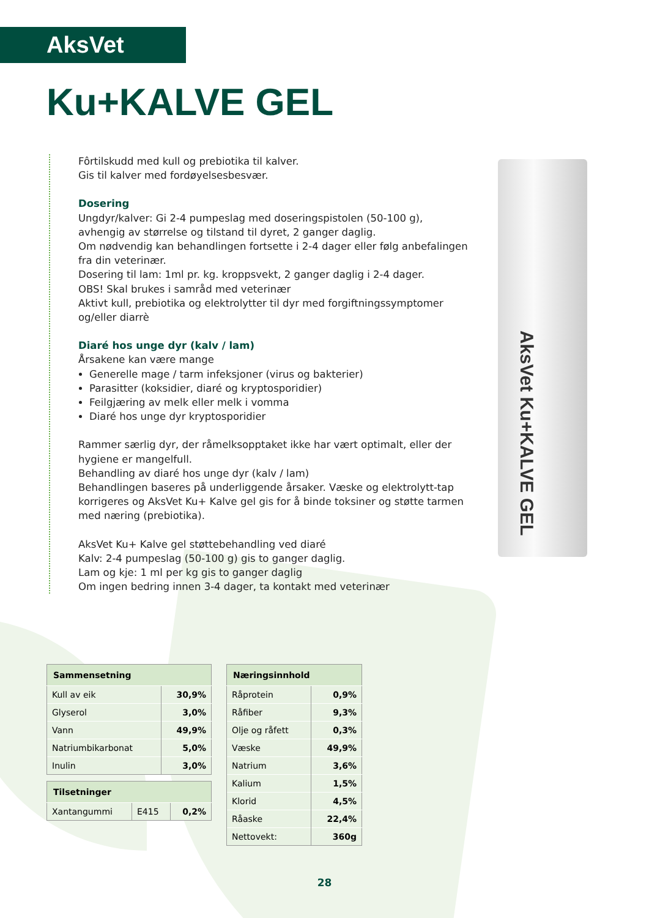AksVet Ku+KALVE GEL
AksVet
Ku+KALVE GEL
Fôrtilskudd med kull og prebiotika til kalver.
Gis til kalver med fordøyelsesbesvær.
Dosering
Ungdyr/kalver: Gi 2-4 pumpeslag med doseringspistolen (50-100 g), avhengig av størrelse og tilstand til dyret, 2 ganger daglig.
Om nødvendig kan behandlingen fortsette i 2-4 dager eller følg anbefalingen fra din veterinær.
Dosering til lam: 1ml pr. kg. kroppsvekt, 2 ganger daglig i 2-4 dager.
OBS! Skal brukes i samråd med veterinær
Aktivt kull, prebiotika og elektrolytter til dyr med forgiftningssymptomer og/eller diarrè
Diaré hos unge dyr (kalv / lam)
Årsakene kan være mange
Generelle mage / tarm infeksjoner (virus og bakterier)
Parasitter (koksidier, diaré og kryptosporidier)
Feilgjæring av melk eller melk i vomma
Diaré hos unge dyr kryptosporidier
Rammer særlig dyr, der råmelksopptaket ikke har vært optimalt, eller der hygiene er mangelfull.
Behandling av diaré hos unge dyr (kalv / lam)
Behandlingen baseres på underliggende årsaker. Væske og elektrolytt-tap korrigeres og AksVet Ku+ Kalve gel gis for å binde toksiner og støtte tarmen med næring (prebiotika).
AksVet Ku+ Kalve gel støttebehandling ved diaré
Kalv: 2-4 pumpeslag (50-100 g) gis to ganger daglig.
Lam og kje: 1 ml per kg gis to ganger daglig
Om ingen bedring innen 3-4 dager, ta kontakt med veterinær
| Sammensetning | |
| --- | --- |
| Kull av eik | 30,9% |
| Glyserol | 3,0% |
| Vann | 49,9% |
| Natriumbikarbonat | 5,0% |
| Inulin | 3,0% |
| Tilsetninger | | |
| --- | --- | --- |
| Xantangummi | E415 | 0,2% |
| Næringsinnhold | |
| --- | --- |
| Råprotein | 0,9% |
| Råfiber | 9,3% |
| Olje og råfett | 0,3% |
| Væske | 49,9% |
| Natrium | 3,6% |
| Kalium | 1,5% |
| Klorid | 4,5% |
| Råaske | 22,4% |
| Nettovekt: | 360g |
28